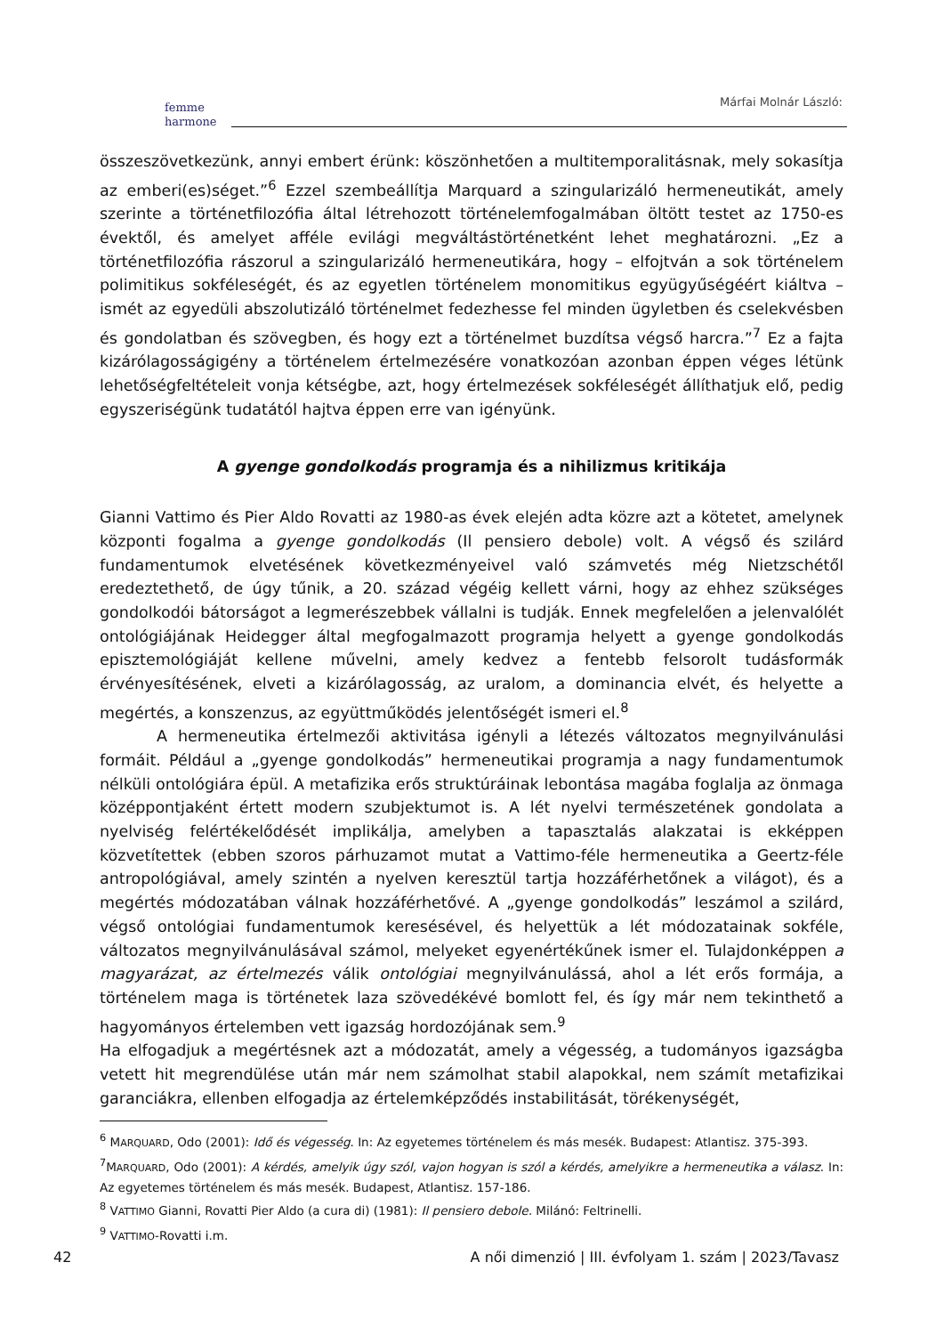femme
harmone
Márfai Molnár László:
összeszövetkezünk, annyi embert érünk: köszönhetően a multitemporalitásnak, mely sokasítja az emberi(es)séget.”<sup>6</sup> Ezzel szembeállítja Marquard a szingularizáló hermeneutikát, amely szerinte a történetfilozófia által létrehozott történelemfogalmában öltött testet az 1750-es évektől, és amelyet afféle evilági megváltástörténetként lehet meghatározni. „Ez a történetfilozófia rászorul a szingularizáló hermeneutikára, hogy – elfojtván a sok történelem polimitikus sokféleségét, és az egyetlen történelem monomitikus együgyűségéért kiáltva – ismét az egyedüli abszolutizáló történelmet fedezhesse fel minden ügyletben és cselekvésben és gondolatban és szövegben, és hogy ezt a történelmet buzdítsa végső harcra.”<sup>7</sup> Ez a fajta kizárólagosságigény a történelem értelmezésére vonatkozóan azonban éppen véges létünk lehetőségfeltételeit vonja kétségbe, azt, hogy értelmezések sokféleségét állíthatjuk elő, pedig egyszeriségünk tudatától hajtva éppen erre van igényünk.
A gyenge gondolkodás programja és a nihilizmus kritikája
Gianni Vattimo és Pier Aldo Rovatti az 1980-as évek elején adta közre azt a kötetet, amelynek központi fogalma a gyenge gondolkodás (Il pensiero debole) volt. A végső és szilárd fundamentumok elvetésének következményeivel való számvetés még Nietzschétől eredeztethető, de úgy tűnik, a 20. század végéig kellett várni, hogy az ehhez szükséges gondolkodói bátorságot a legmerészebbek vállalni is tudják. Ennek megfelelően a jelenvalólét ontológiájának Heidegger által megfogalmazott programja helyett a gyenge gondolkodás episztemológiáját kellene művelni, amely kedvez a fentebb felsorolt tudásformák érvényesítésének, elveti a kizárólagosság, az uralom, a dominancia elvét, és helyette a megértés, a konszenzus, az együttműködés jelentőségét ismeri el.<sup>8</sup>
A hermeneutika értelmezői aktivitása igényli a létezés változatos megnyilvánulási formáit. Például a „gyenge gondolkodás” hermeneutikai programja a nagy fundamentumok nélküli ontológiára épül. A metafizika erős struktúráinak lebontása magába foglalja az önmaga középpontjaként értett modern szubjektumot is. A lét nyelvi természetének gondolata a nyelviség felértékelődését implikálja, amelyben a tapasztalás alakzatai is ekképpen közvetítettek (ebben szoros párhuzamot mutat a Vattimo-féle hermeneutika a Geertz-féle antropológiával, amely szintén a nyelven keresztül tartja hozzáférhetőnek a világot), és a megértés módozatában válnak hozzáférhetővé. A „gyenge gondolkodás” leszámol a szilárd, végső ontológiai fundamentumok keresésével, és helyettük a lét módozatainak sokféle, változatos megnyilvánulásával számol, melyeket egyenértékűnek ismer el. Tulajdonképpen a magyarázat, az értelmezés válik ontológiai megnyilvánulássá, ahol a lét erős formája, a történelem maga is történetek laza szövedékévé bomlott fel, és így már nem tekinthető a hagyományos értelemben vett igazság hordozójának sem.<sup>9</sup>
Ha elfogadjuk a megértésnek azt a módozatát, amely a végesség, a tudományos igazságba vetett hit megrendülése után már nem számolhat stabil alapokkal, nem számít metafizikai garanciákra, ellenben elfogadja az értelemképződés instabilitását, törékenységét,
<sup>6</sup> MARQUARD, Odo (2001): Idő és végesség. In: Az egyetemes történelem és más mesék. Budapest: Atlantisz. 375-393.
<sup>7</sup> MARQUARD, Odo (2001): A kérdés, amelyik úgy szól, vajon hogyan is szól a kérdés, amelyikre a hermeneutika a válasz. In: Az egyetemes történelem és más mesék. Budapest, Atlantisz. 157-186.
<sup>8</sup> VATTIMO Gianni, Rovatti Pier Aldo (a cura di) (1981): Il pensiero debole. Milánó: Feltrinelli.
<sup>9</sup> VATTIMO-Rovatti i.m.
42 A női dimenzió | III. évfolyam 1. szám | 2023/Tavasz